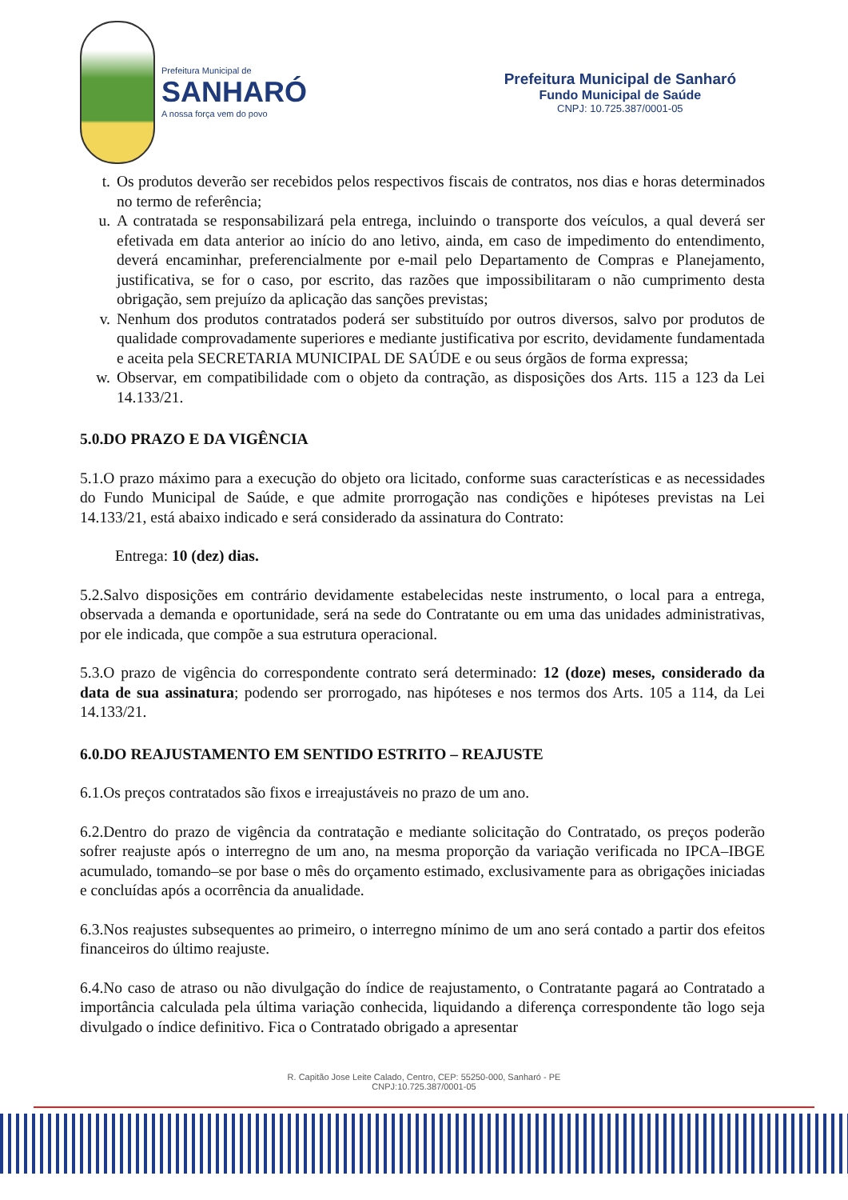Prefeitura Municipal de
SANHARÓ
A nossa força vem do povo
Prefeitura Municipal de Sanharó
Fundo Municipal de Saúde
CNPJ: 10.725.387/0001-05
t. Os produtos deverão ser recebidos pelos respectivos fiscais de contratos, nos dias e horas determinados no termo de referência;
u. A contratada se responsabilizará pela entrega, incluindo o transporte dos veículos, a qual deverá ser efetivada em data anterior ao início do ano letivo, ainda, em caso de impedimento do entendimento, deverá encaminhar, preferencialmente por e-mail pelo Departamento de Compras e Planejamento, justificativa, se for o caso, por escrito, das razões que impossibilitaram o não cumprimento desta obrigação, sem prejuízo da aplicação das sanções previstas;
v. Nenhum dos produtos contratados poderá ser substituído por outros diversos, salvo por produtos de qualidade comprovadamente superiores e mediante justificativa por escrito, devidamente fundamentada e aceita pela SECRETARIA MUNICIPAL DE SAÚDE e ou seus órgãos de forma expressa;
w. Observar, em compatibilidade com o objeto da contração, as disposições dos Arts. 115 a 123 da Lei 14.133/21.
5.0.DO PRAZO E DA VIGÊNCIA
5.1.O prazo máximo para a execução do objeto ora licitado, conforme suas características e as necessidades do Fundo Municipal de Saúde, e que admite prorrogação nas condições e hipóteses previstas na Lei 14.133/21, está abaixo indicado e será considerado da assinatura do Contrato:
Entrega: 10 (dez) dias.
5.2.Salvo disposições em contrário devidamente estabelecidas neste instrumento, o local para a entrega, observada a demanda e oportunidade, será na sede do Contratante ou em uma das unidades administrativas, por ele indicada, que compõe a sua estrutura operacional.
5.3.O prazo de vigência do correspondente contrato será determinado: 12 (doze) meses, considerado da data de sua assinatura; podendo ser prorrogado, nas hipóteses e nos termos dos Arts. 105 a 114, da Lei 14.133/21.
6.0.DO REAJUSTAMENTO EM SENTIDO ESTRITO – REAJUSTE
6.1.Os preços contratados são fixos e irreajustáveis no prazo de um ano.
6.2.Dentro do prazo de vigência da contratação e mediante solicitação do Contratado, os preços poderão sofrer reajuste após o interregno de um ano, na mesma proporção da variação verificada no IPCA–IBGE acumulado, tomando–se por base o mês do orçamento estimado, exclusivamente para as obrigações iniciadas e concluídas após a ocorrência da anualidade.
6.3.Nos reajustes subsequentes ao primeiro, o interregno mínimo de um ano será contado a partir dos efeitos financeiros do último reajuste.
6.4.No caso de atraso ou não divulgação do índice de reajustamento, o Contratante pagará ao Contratado a importância calculada pela última variação conhecida, liquidando a diferença correspondente tão logo seja divulgado o índice definitivo. Fica o Contratado obrigado a apresentar
R. Capitão Jose Leite Calado, Centro, CEP: 55250-000, Sanharó - PE
CNPJ:10.725.387/0001-05